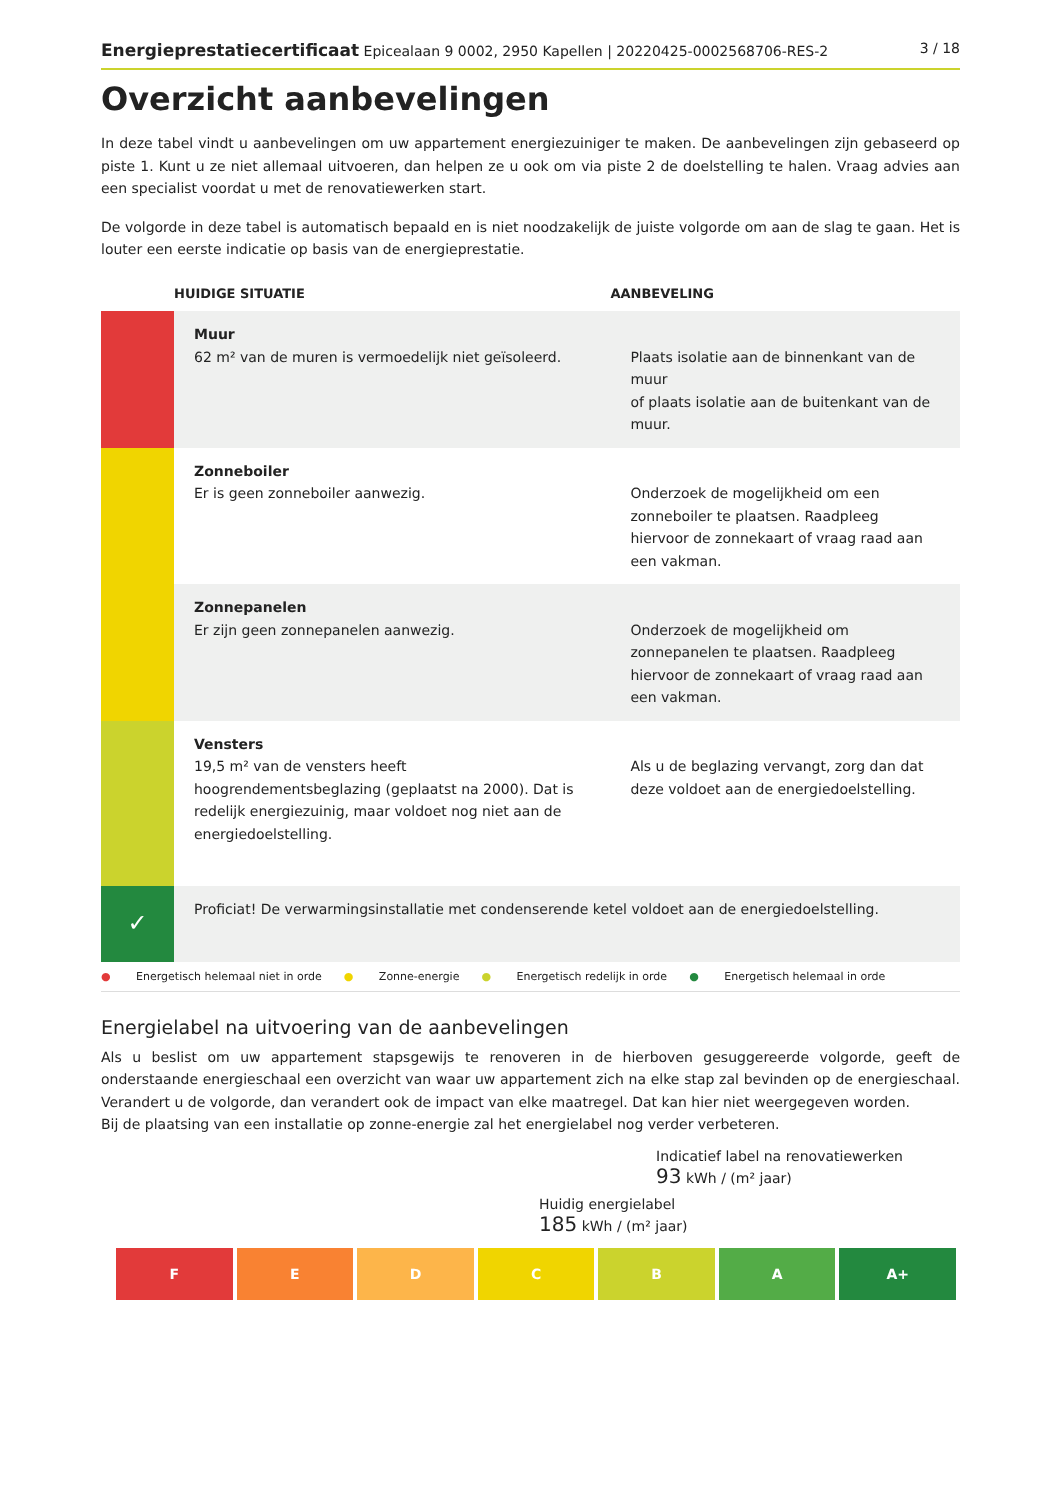Energieprestatiecertificaat Epicealaan 9 0002, 2950 Kapellen | 20220425-0002568706-RES-2
3 / 18
Overzicht aanbevelingen
In deze tabel vindt u aanbevelingen om uw appartement energiezuiniger te maken. De aanbevelingen zijn gebaseerd op piste 1. Kunt u ze niet allemaal uitvoeren, dan helpen ze u ook om via piste 2 de doelstelling te halen. Vraag advies aan een specialist voordat u met de renovatiewerken start.
De volgorde in deze tabel is automatisch bepaald en is niet noodzakelijk de juiste volgorde om aan de slag te gaan. Het is louter een eerste indicatie op basis van de energieprestatie.
| | HUIDIGE SITUATIE | AANBEVELING |
| --- | --- | --- |
| | Muur 62 m² van de muren is vermoedelijk niet geïsoleerd. | Plaats isolatie aan de binnenkant van de muur of plaats isolatie aan de buitenkant van de muur. |
| | Zonneboiler Er is geen zonneboiler aanwezig. | Onderzoek de mogelijkheid om een zonneboiler te plaatsen. Raadpleeg hiervoor de zonnekaart of vraag raad aan een vakman. |
| | Zonnepanelen Er zijn geen zonnepanelen aanwezig. | Onderzoek de mogelijkheid om zonnepanelen te plaatsen. Raadpleeg hiervoor de zonnekaart of vraag raad aan een vakman. |
| | Vensters 19,5 m² van de vensters heeft hoogrendementsbeglazing (geplaatst na 2000). Dat is redelijk energiezuinig, maar voldoet nog niet aan de energiedoelstelling. | Als u de beglazing vervangt, zorg dan dat deze voldoet aan de energiedoelstelling. |
| ✓ | Proficiat! De verwarmingsinstallatie met condenserende ketel voldoet aan de energiedoelstelling. | |
● Energetisch helemaal niet in orde ● Zonne-energie ● Energetisch redelijk in orde ● Energetisch helemaal in orde
Energielabel na uitvoering van de aanbevelingen
Als u beslist om uw appartement stapsgewijs te renoveren in de hierboven gesuggereerde volgorde, geeft de onderstaande energieschaal een overzicht van waar uw appartement zich na elke stap zal bevinden op de energieschaal. Verandert u de volgorde, dan verandert ook de impact van elke maatregel. Dat kan hier niet weergegeven worden.
Bij de plaatsing van een installatie op zonne-energie zal het energielabel nog verder verbeteren.
Indicatief label na renovatiewerken
93 kWh / (m² jaar)
Huidig energielabel
185 kWh / (m² jaar)
F E D C B A A+